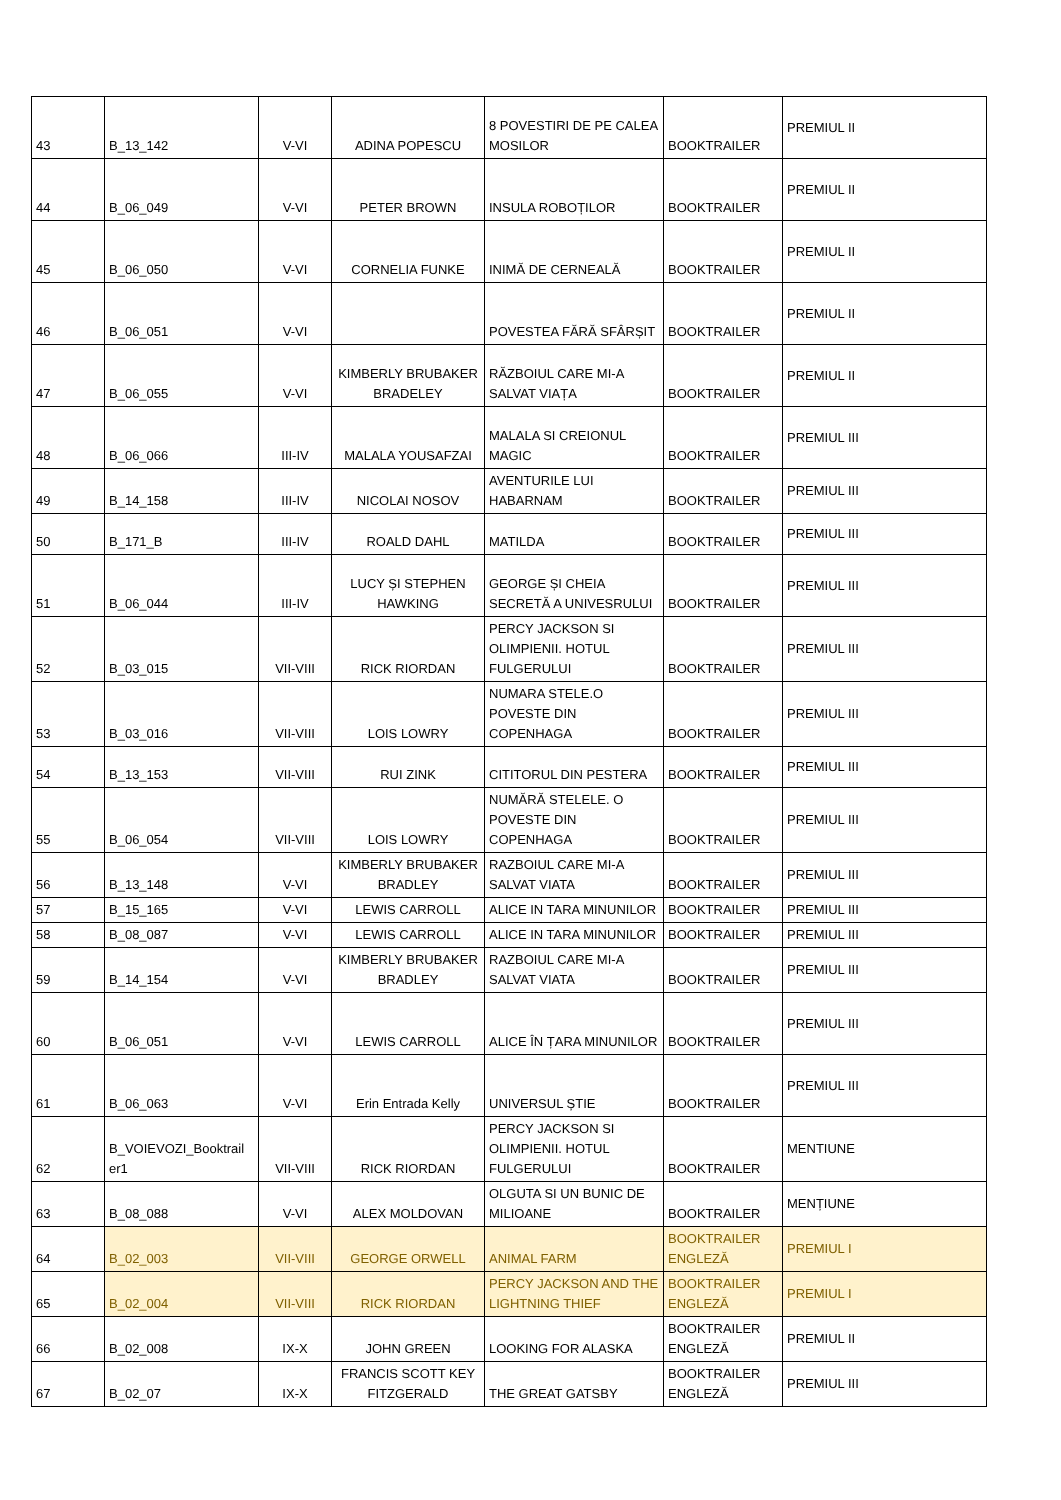| 43 | B_13_142 | V-VI | ADINA POPESCU | 8 POVESTIRI DE PE CALEA MOSILOR | BOOKTRAILER | PREMIUL II |
| 44 | B_06_049 | V-VI | PETER BROWN | INSULA ROBOȚILOR | BOOKTRAILER | PREMIUL II |
| 45 | B_06_050 | V-VI | CORNELIA FUNKE | INIMĂ DE CERNEALĂ | BOOKTRAILER | PREMIUL II |
| 46 | B_06_051 | V-VI | | POVESTEA FĂRĂ SFÂRȘIT | BOOKTRAILER | PREMIUL II |
| 47 | B_06_055 | V-VI | KIMBERLY BRUBAKER BRADELEY | RĂZBOIUL CARE MI-A SALVAT VIAȚA | BOOKTRAILER | PREMIUL II |
| 48 | B_06_066 | III-IV | MALALA YOUSAFZAI | MALALA SI CREIONUL MAGIC | BOOKTRAILER | PREMIUL III |
| 49 | B_14_158 | III-IV | NICOLAI NOSOV | AVENTURILE LUI HABARNAM | BOOKTRAILER | PREMIUL III |
| 50 | B_171_B | III-IV | ROALD DAHL | MATILDA | BOOKTRAILER | PREMIUL III |
| 51 | B_06_044 | III-IV | LUCY ȘI STEPHEN HAWKING | GEORGE ȘI CHEIA SECRETĂ A UNIVESRULUI | BOOKTRAILER | PREMIUL III |
| 52 | B_03_015 | VII-VIII | RICK RIORDAN | PERCY JACKSON SI OLIMPIENII. HOTUL FULGERULUI | BOOKTRAILER | PREMIUL III |
| 53 | B_03_016 | VII-VIII | LOIS LOWRY | NUMARA STELE.O POVESTE DIN COPENHAGA | BOOKTRAILER | PREMIUL III |
| 54 | B_13_153 | VII-VIII | RUI ZINK | CITITORUL DIN PESTERA | BOOKTRAILER | PREMIUL III |
| 55 | B_06_054 | VII-VIII | LOIS LOWRY | NUMĂRĂ STELELE. O POVESTE DIN COPENHAGA | BOOKTRAILER | PREMIUL III |
| 56 | B_13_148 | V-VI | KIMBERLY BRUBAKER BRADLEY | RAZBOIUL CARE MI-A SALVAT VIATA | BOOKTRAILER | PREMIUL III |
| 57 | B_15_165 | V-VI | LEWIS CARROLL | ALICE IN TARA MINUNILOR | BOOKTRAILER | PREMIUL III |
| 58 | B_08_087 | V-VI | LEWIS CARROLL | ALICE IN TARA MINUNILOR | BOOKTRAILER | PREMIUL III |
| 59 | B_14_154 | V-VI | KIMBERLY BRUBAKER BRADLEY | RAZBOIUL CARE MI-A SALVAT VIATA | BOOKTRAILER | PREMIUL III |
| 60 | B_06_051 | V-VI | LEWIS CARROLL | ALICE ÎN ȚARA MINUNILOR | BOOKTRAILER | PREMIUL III |
| 61 | B_06_063 | V-VI | Erin Entrada Kelly | UNIVERSUL ȘTIE | BOOKTRAILER | PREMIUL III |
| 62 | B_VOIEVOZI_Booktrail er1 | VII-VIII | RICK RIORDAN | PERCY JACKSON SI OLIMPIENII. HOTUL FULGERULUI | BOOKTRAILER | MENTIUNE |
| 63 | B_08_088 | V-VI | ALEX MOLDOVAN | OLGUTA SI UN BUNIC DE MILIOANE | BOOKTRAILER | MENȚIUNE |
| 64 | B_02_003 | VII-VIII | GEORGE ORWELL | ANIMAL FARM | BOOKTRAILER ENGLEZĂ | PREMIUL I |
| 65 | B_02_004 | VII-VIII | RICK RIORDAN | PERCY JACKSON AND THE LIGHTNING THIEF | BOOKTRAILER ENGLEZĂ | PREMIUL I |
| 66 | B_02_008 | IX-X | JOHN GREEN | LOOKING FOR ALASKA | BOOKTRAILER ENGLEZĂ | PREMIUL II |
| 67 | B_02_07 | IX-X | FRANCIS SCOTT KEY FITZGERALD | THE GREAT GATSBY | BOOKTRAILER ENGLEZĂ | PREMIUL III |